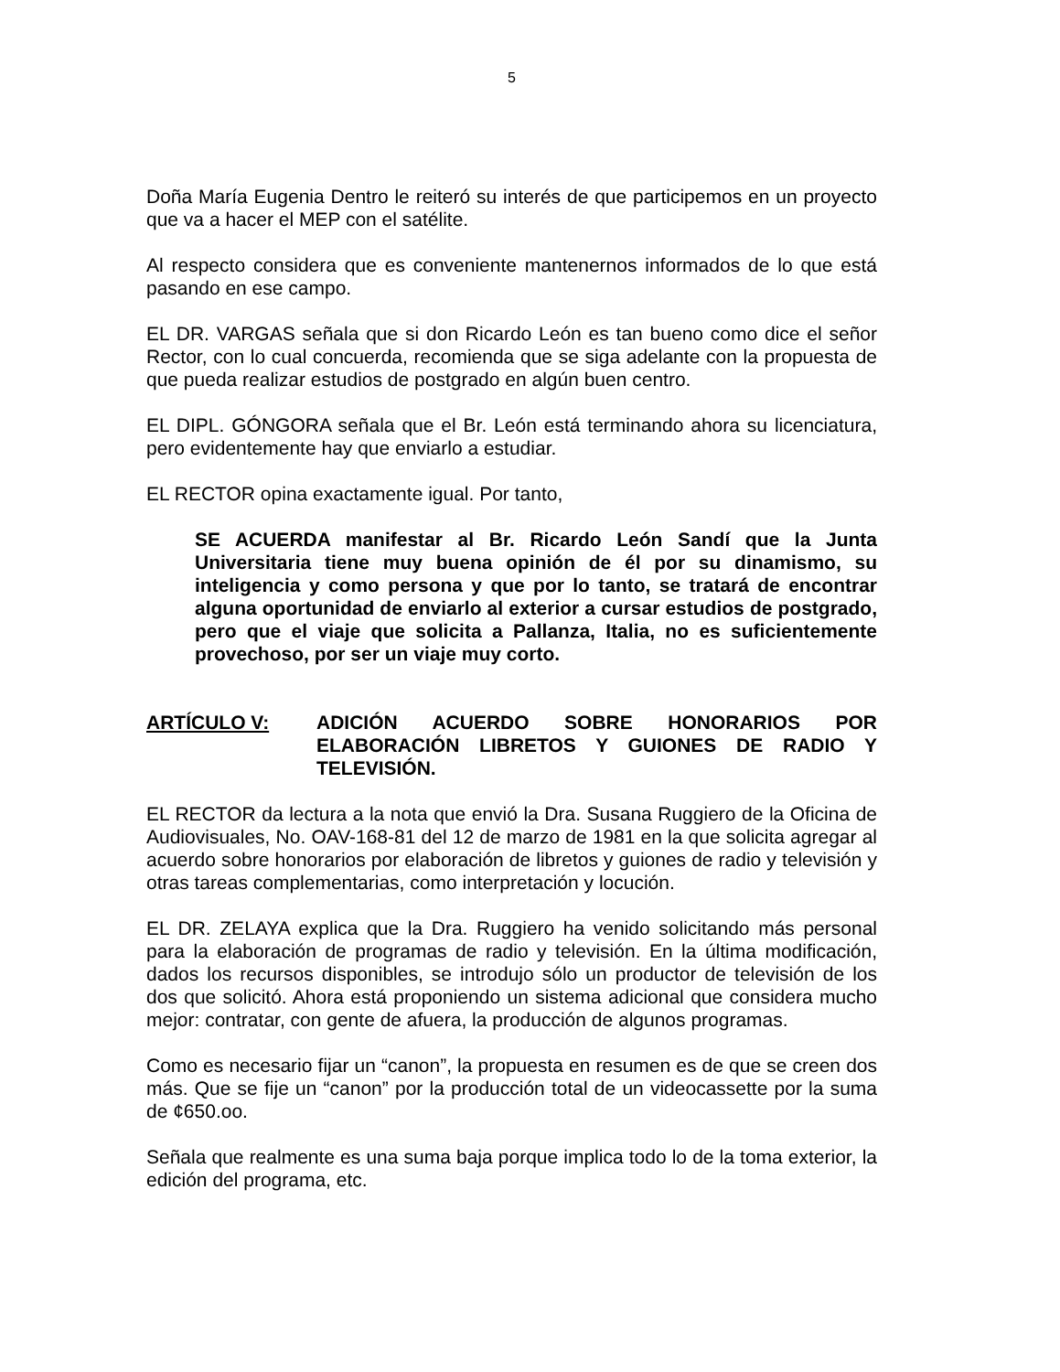5
Doña María Eugenia Dentro le reiteró su interés de que participemos en un proyecto que va a hacer el MEP con el satélite.
Al respecto considera que es conveniente mantenernos informados de lo que está pasando en ese campo.
EL DR. VARGAS señala que si don Ricardo León es tan bueno como dice el señor Rector, con lo cual concuerda, recomienda que se siga adelante con la propuesta de que pueda realizar estudios de postgrado en algún buen centro.
EL DIPL. GÓNGORA señala que el Br. León está terminando ahora su licenciatura, pero evidentemente hay que enviarlo a estudiar.
EL RECTOR opina exactamente igual. Por tanto,
SE ACUERDA manifestar al Br. Ricardo León Sandí que la Junta Universitaria tiene muy buena opinión de él por su dinamismo, su inteligencia y como persona y que por lo tanto, se tratará de encontrar alguna oportunidad de enviarlo al exterior a cursar estudios de postgrado, pero que el viaje que solicita a Pallanza, Italia, no es suficientemente provechoso, por ser un viaje muy corto.
ARTÍCULO V: ADICIÓN ACUERDO SOBRE HONORARIOS POR ELABORACIÓN LIBRETOS Y GUIONES DE RADIO Y TELEVISIÓN.
EL RECTOR da lectura a la nota que envió la Dra. Susana Ruggiero de la Oficina de Audiovisuales, No. OAV-168-81 del 12 de marzo de 1981 en la que solicita agregar al acuerdo sobre honorarios por elaboración de libretos y guiones de radio y televisión y otras tareas complementarias, como interpretación y locución.
EL DR. ZELAYA explica que la Dra. Ruggiero ha venido solicitando más personal para la elaboración de programas de radio y televisión. En la última modificación, dados los recursos disponibles, se introdujo sólo un productor de televisión de los dos que solicitó. Ahora está proponiendo un sistema adicional que considera mucho mejor: contratar, con gente de afuera, la producción de algunos programas.
Como es necesario fijar un “canon”, la propuesta en resumen es de que se creen dos más. Que se fije un “canon” por la producción total de un videocassette por la suma de ¢650.oo.
Señala que realmente es una suma baja porque implica todo lo de la toma exterior, la edición del programa, etc.